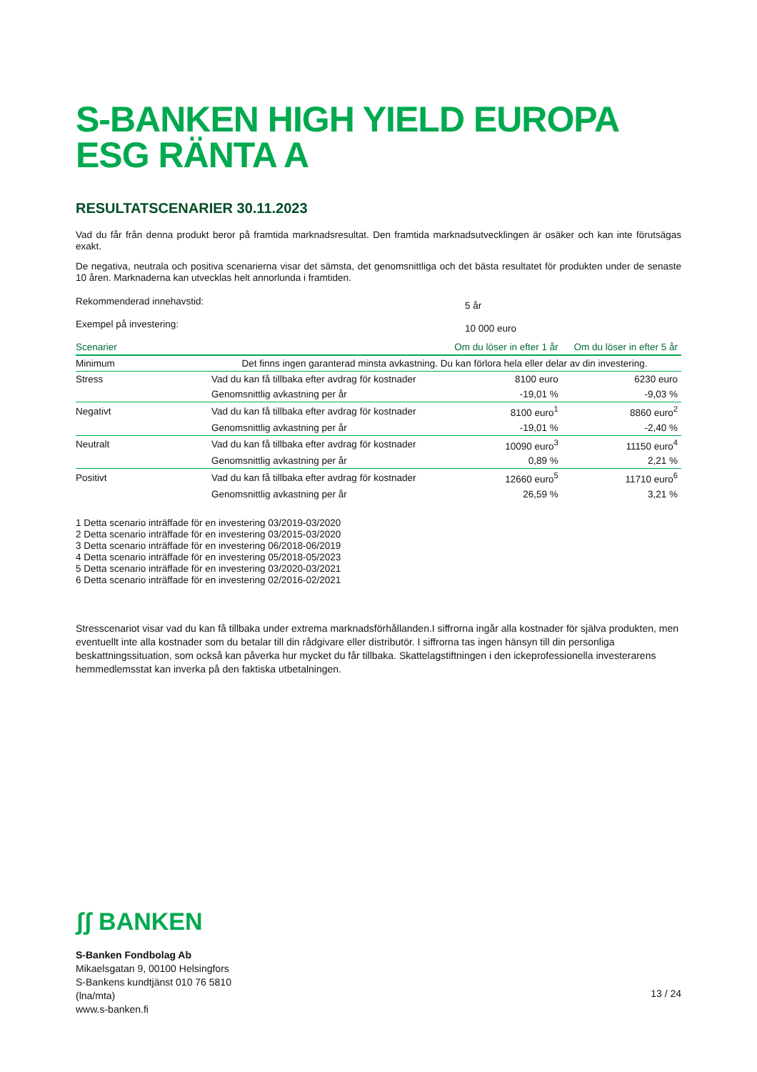S-BANKEN HIGH YIELD EUROPA ESG RÄNTA A
RESULTATSCENARIER 30.11.2023
Vad du får från denna produkt beror på framtida marknadsresultat. Den framtida marknadsutvecklingen är osäker och kan inte förutsägas exakt.
De negativa, neutrala och positiva scenarierna visar det sämsta, det genomsnittliga och det bästa resultatet för produkten under de senaste 10 åren. Marknaderna kan utvecklas helt annorlunda i framtiden.
| Rekommenderad innehavstid: | 5 år |
| Exempel på investering: | 10 000 euro |
| Scenarier | | Om du löser in efter 1 år | Om du löser in efter 5 år |
| --- | --- | --- | --- |
| Minimum | Det finns ingen garanterad minsta avkastning. Du kan förlora hela eller delar av din investering. | | |
| Stress | Vad du kan få tillbaka efter avdrag för kostnader | 8100 euro | 6230 euro |
| | Genomsnittlig avkastning per år | -19,01 % | -9,03 % |
| Negativt | Vad du kan få tillbaka efter avdrag för kostnader | 8100 euro<sup>1</sup> | 8860 euro<sup>2</sup> |
| | Genomsnittlig avkastning per år | -19,01 % | -2,40 % |
| Neutralt | Vad du kan få tillbaka efter avdrag för kostnader | 10090 euro<sup>3</sup> | 11150 euro<sup>4</sup> |
| | Genomsnittlig avkastning per år | 0,89 % | 2,21 % |
| Positivt | Vad du kan få tillbaka efter avdrag för kostnader | 12660 euro<sup>5</sup> | 11710 euro<sup>6</sup> |
| | Genomsnittlig avkastning per år | 26,59 % | 3,21 % |
1 Detta scenario inträffade för en investering 03/2019-03/2020
2 Detta scenario inträffade för en investering 03/2015-03/2020
3 Detta scenario inträffade för en investering 06/2018-06/2019
4 Detta scenario inträffade för en investering 05/2018-05/2023
5 Detta scenario inträffade för en investering 03/2020-03/2021
6 Detta scenario inträffade för en investering 02/2016-02/2021
Stresscenariot visar vad du kan få tillbaka under extrema marknadsförhållanden.I siffrorna ingår alla kostnader för själva produkten, men eventuellt inte alla kostnader som du betalar till din rådgivare eller distributör. I siffrorna tas ingen hänsyn till din personliga beskattningssituation, som också kan påverka hur mycket du får tillbaka. Skattelagstiftningen i den ickeprofessionella investerarens hemmedlemsstat kan inverka på den faktiska utbetalningen.
ʃʃ BANKEN
S-Banken Fondbolag Ab
Mikaelsgatan 9, 00100 Helsingfors
S-Bankens kundtjänst 010 76 5810
(lna/mta)
www.s-banken.fi
13 / 24